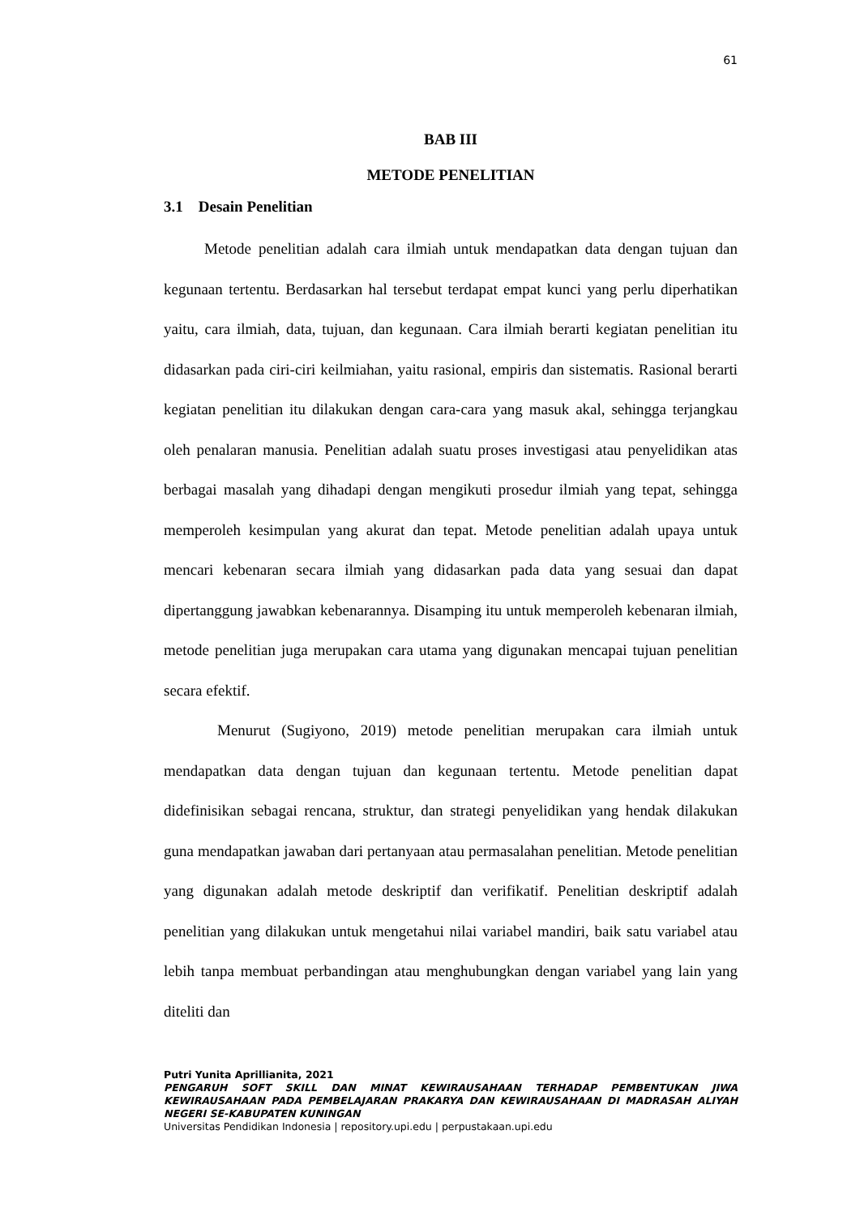61
BAB III
METODE PENELITIAN
3.1 Desain Penelitian
Metode penelitian adalah cara ilmiah untuk mendapatkan data dengan tujuan dan kegunaan tertentu. Berdasarkan hal tersebut terdapat empat kunci yang perlu diperhatikan yaitu, cara ilmiah, data, tujuan, dan kegunaan. Cara ilmiah berarti kegiatan penelitian itu didasarkan pada ciri-ciri keilmiahan, yaitu rasional, empiris dan sistematis. Rasional berarti kegiatan penelitian itu dilakukan dengan cara-cara yang masuk akal, sehingga terjangkau oleh penalaran manusia. Penelitian adalah suatu proses investigasi atau penyelidikan atas berbagai masalah yang dihadapi dengan mengikuti prosedur ilmiah yang tepat, sehingga memperoleh kesimpulan yang akurat dan tepat. Metode penelitian adalah upaya untuk mencari kebenaran secara ilmiah yang didasarkan pada data yang sesuai dan dapat dipertanggung jawabkan kebenarannya. Disamping itu untuk memperoleh kebenaran ilmiah, metode penelitian juga merupakan cara utama yang digunakan mencapai tujuan penelitian secara efektif.
Menurut (Sugiyono, 2019) metode penelitian merupakan cara ilmiah untuk mendapatkan data dengan tujuan dan kegunaan tertentu. Metode penelitian dapat didefinisikan sebagai rencana, struktur, dan strategi penyelidikan yang hendak dilakukan guna mendapatkan jawaban dari pertanyaan atau permasalahan penelitian. Metode penelitian yang digunakan adalah metode deskriptif dan verifikatif. Penelitian deskriptif adalah penelitian yang dilakukan untuk mengetahui nilai variabel mandiri, baik satu variabel atau lebih tanpa membuat perbandingan atau menghubungkan dengan variabel yang lain yang diteliti dan
Putri Yunita Aprillianita, 2021
PENGARUH SOFT SKILL DAN MINAT KEWIRAUSAHAAN TERHADAP PEMBENTUKAN JIWA KEWIRAUSAHAAN PADA PEMBELAJARAN PRAKARYA DAN KEWIRAUSAHAAN DI MADRASAH ALIYAH NEGERI SE-KABUPATEN KUNINGAN
Universitas Pendidikan Indonesia | repository.upi.edu | perpustakaan.upi.edu